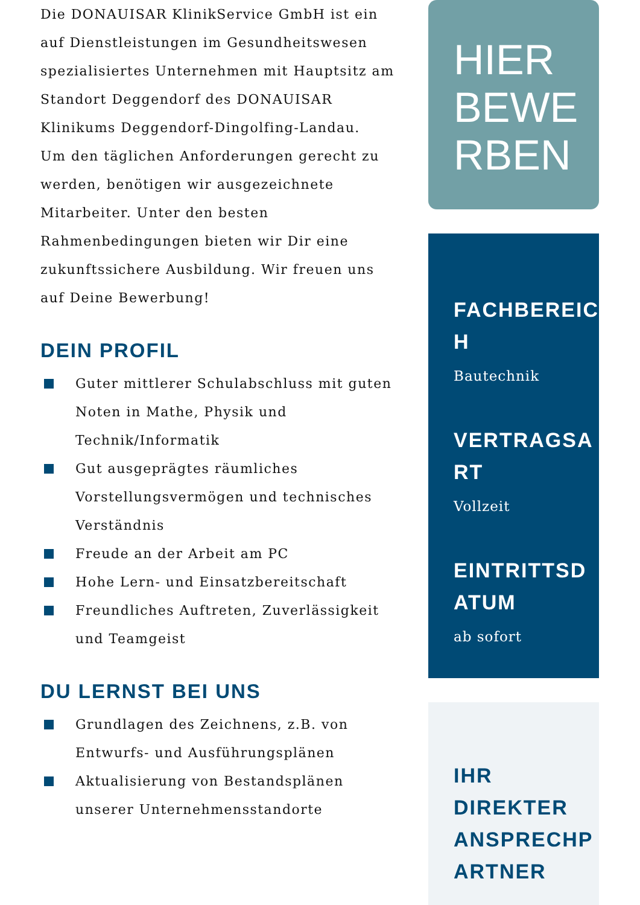Die DONAUISAR KlinikService GmbH ist ein auf Dienstleistungen im Gesundheitswesen spezialisiertes Unternehmen mit Hauptsitz am Standort Deggendorf des DONAUISAR Klinikums Deggendorf-Dingolfing-Landau.
Um den täglichen Anforderungen gerecht zu werden, benötigen wir ausgezeichnete Mitarbeiter. Unter den besten Rahmenbedingungen bieten wir Dir eine zukunftssichere Ausbildung. Wir freuen uns auf Deine Bewerbung!
DEIN PROFIL
Guter mittlerer Schulabschluss mit guten Noten in Mathe, Physik und Technik/Informatik
Gut ausgeprägtes räumliches Vorstellungsvermögen und technisches Verständnis
Freude an der Arbeit am PC
Hohe Lern- und Einsatzbereitschaft
Freundliches Auftreten, Zuverlässigkeit und Teamgeist
DU LERNST BEI UNS
Grundlagen des Zeichnens, z.B. von Entwurfs- und Ausführungsplänen
Aktualisierung von Bestandsplänen unserer Unternehmensstandorte
HIER
BEWE
RBEN
FACHBEREIC
H
Bautechnik
VERTRAGSA
RT
Vollzeit
EINTRITTSD
ATUM
ab sofort
IHR
DIREKTER
ANSPRECHP
ARTNER